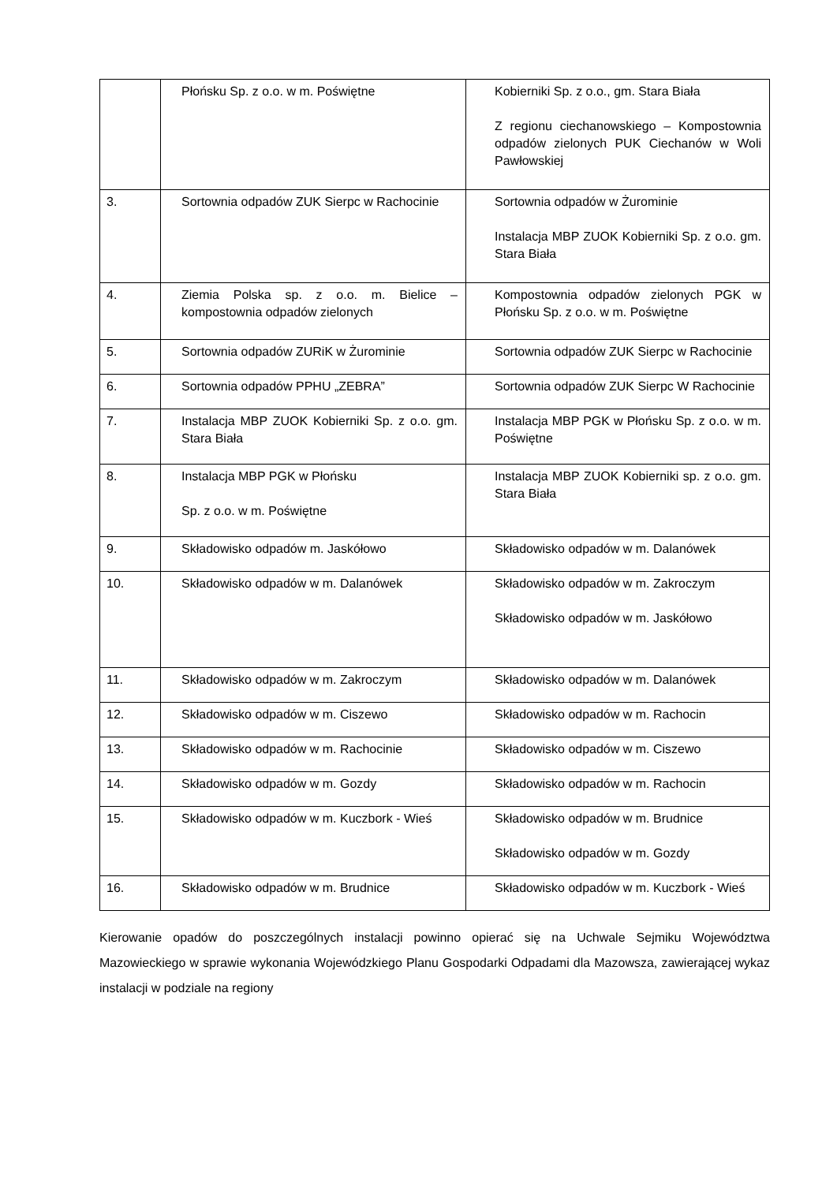| | Płońsku Sp. z o.o. w m. Poświętne | Kobierniki Sp. z o.o., gm. Stara Biała Z regionu ciechanowskiego – Kompostownia odpadów zielonych PUK Ciechanów w Woli Pawłowskiej |
| 3. | Sortownia odpadów ZUK Sierpc w Rachocinie | Sortownia odpadów w Żurominie Instalacja MBP ZUOK Kobierniki Sp. z o.o. gm. Stara Biała |
| 4. | Ziemia Polska sp. z o.o. m. Bielice – kompostownia odpadów zielonych | Kompostownia odpadów zielonych PGK w Płońsku Sp. z o.o. w m. Poświętne |
| 5. | Sortownia odpadów ZURiK w Żurominie | Sortownia odpadów ZUK Sierpc w Rachocinie |
| 6. | Sortownia odpadów PPHU „ZEBRA” | Sortownia odpadów ZUK Sierpc W Rachocinie |
| 7. | Instalacja MBP ZUOK Kobierniki Sp. z o.o. gm. Stara Biała | Instalacja MBP PGK w Płońsku Sp. z o.o. w m. Poświętne |
| 8. | Instalacja MBP PGK w Płońsku Sp. z o.o. w m. Poświętne | Instalacja MBP ZUOK Kobierniki sp. z o.o. gm. Stara Biała |
| 9. | Składowisko odpadów m. Jaskółowo | Składowisko odpadów w m. Dalanówek |
| 10. | Składowisko odpadów w m. Dalanówek | Składowisko odpadów w m. Zakroczym Składowisko odpadów w m. Jaskółowo |
| 11. | Składowisko odpadów w m. Zakroczym | Składowisko odpadów w m. Dalanówek |
| 12. | Składowisko odpadów w m. Ciszewo | Składowisko odpadów w m. Rachocin |
| 13. | Składowisko odpadów w m. Rachocinie | Składowisko odpadów w m. Ciszewo |
| 14. | Składowisko odpadów w m. Gozdy | Składowisko odpadów w m. Rachocin |
| 15. | Składowisko odpadów w m. Kuczbork - Wieś | Składowisko odpadów w m. Brudnice Składowisko odpadów w m. Gozdy |
| 16. | Składowisko odpadów w m. Brudnice | Składowisko odpadów w m. Kuczbork - Wieś |
Kierowanie opadów do poszczególnych instalacji powinno opierać się na Uchwale Sejmiku Województwa Mazowieckiego w sprawie wykonania Wojewódzkiego Planu Gospodarki Odpadami dla Mazowsza, zawierającej wykaz instalacji w podziale na regiony